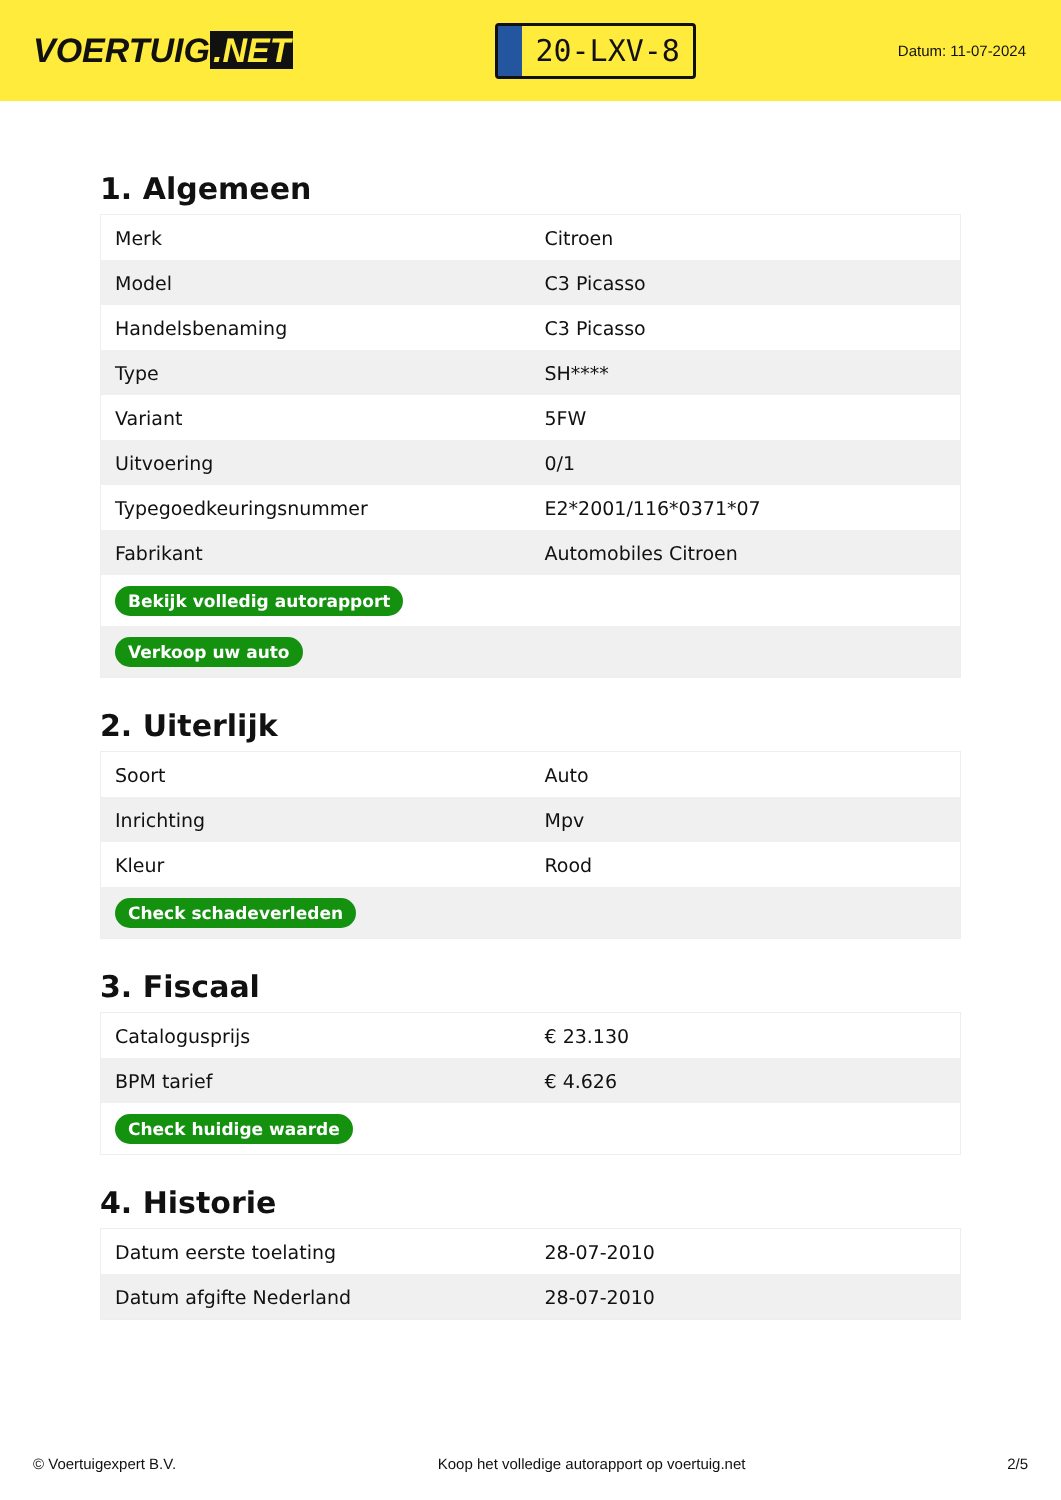VOERTUIG.NET
20-LXV-8
Datum: 11-07-2024
1. Algemeen
| Merk | Citroen |
| Model | C3 Picasso |
| Handelsbenaming | C3 Picasso |
| Type | SH**** |
| Variant | 5FW |
| Uitvoering | 0/1 |
| Typegoedkeuringsnummer | E2*2001/116*0371*07 |
| Fabrikant | Automobiles Citroen |
| Bekijk volledig autorapport | |
| Verkoop uw auto | |
2. Uiterlijk
| Soort | Auto |
| Inrichting | Mpv |
| Kleur | Rood |
| Check schadeverleden | |
3. Fiscaal
| Catalogusprijs | € 23.130 |
| BPM tarief | € 4.626 |
| Check huidige waarde | |
4. Historie
| Datum eerste toelating | 28-07-2010 |
| Datum afgifte Nederland | 28-07-2010 |
© Voertuigexpert B.V. Koop het volledige autorapport op voertuig.net 2/5